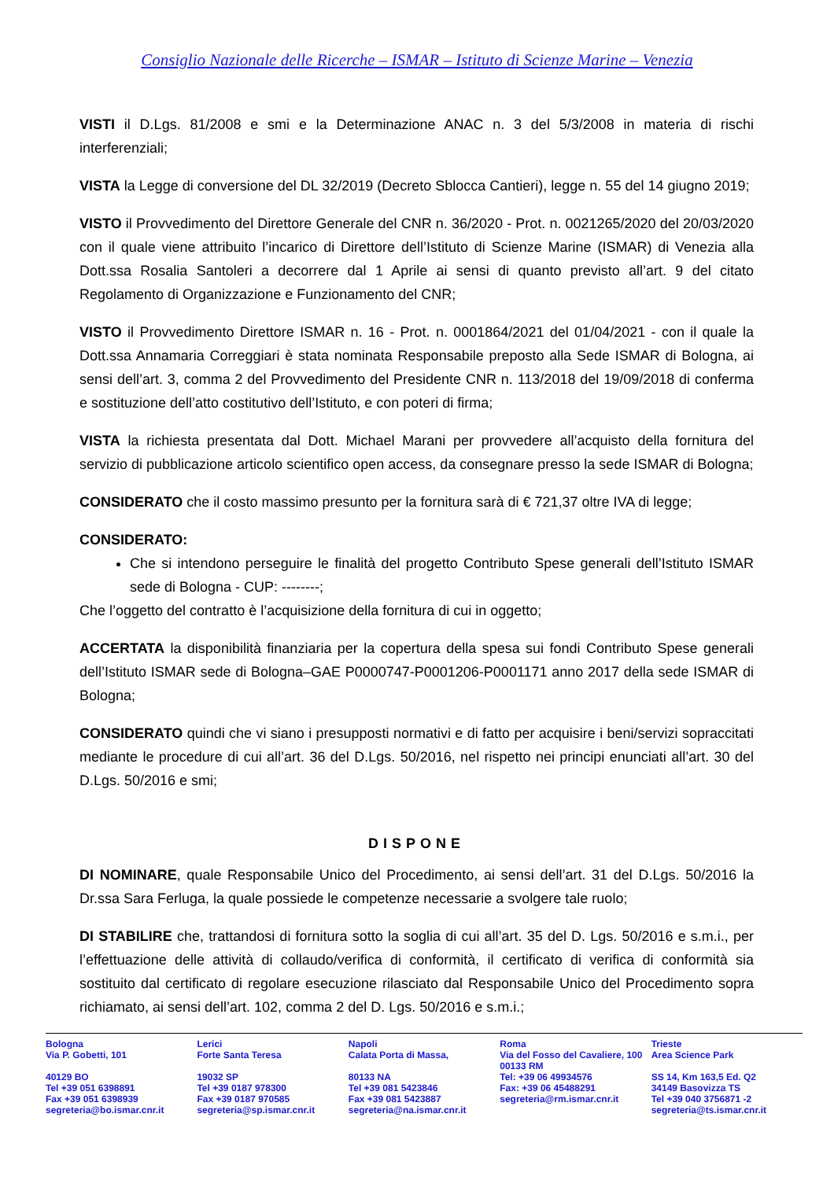Consiglio Nazionale delle Ricerche – ISMAR – Istituto di Scienze Marine – Venezia
VISTI il D.Lgs. 81/2008 e smi e la Determinazione ANAC n. 3 del 5/3/2008 in materia di rischi interferenziali;
VISTA la Legge di conversione del DL 32/2019 (Decreto Sblocca Cantieri), legge n. 55 del 14 giugno 2019;
VISTO il Provvedimento del Direttore Generale del CNR n. 36/2020 - Prot. n. 0021265/2020 del 20/03/2020 con il quale viene attribuito l’incarico di Direttore dell’Istituto di Scienze Marine (ISMAR) di Venezia alla Dott.ssa Rosalia Santoleri a decorrere dal 1 Aprile ai sensi di quanto previsto all’art. 9 del citato Regolamento di Organizzazione e Funzionamento del CNR;
VISTO il Provvedimento Direttore ISMAR n. 16 - Prot. n. 0001864/2021 del 01/04/2021 - con il quale la Dott.ssa Annamaria Correggiari è stata nominata Responsabile preposto alla Sede ISMAR di Bologna, ai sensi dell’art. 3, comma 2 del Provvedimento del Presidente CNR n. 113/2018 del 19/09/2018 di conferma e sostituzione dell’atto costitutivo dell’Istituto, e con poteri di firma;
VISTA la richiesta presentata dal Dott. Michael Marani per provvedere all’acquisto della fornitura del servizio di pubblicazione articolo scientifico open access, da consegnare presso la sede ISMAR di Bologna;
CONSIDERATO che il costo massimo presunto per la fornitura sarà di € 721,37 oltre IVA di legge;
CONSIDERATO:
Che si intendono perseguire le finalità del progetto Contributo Spese generali dell’Istituto ISMAR sede di Bologna - CUP: --------;
Che l’oggetto del contratto è l’acquisizione della fornitura di cui in oggetto;
ACCERTATA la disponibilità finanziaria per la copertura della spesa sui fondi Contributo Spese generali dell’Istituto ISMAR sede di Bologna–GAE P0000747-P0001206-P0001171 anno 2017 della sede ISMAR di Bologna;
CONSIDERATO quindi che vi siano i presupposti normativi e di fatto per acquisire i beni/servizi sopraccitati mediante le procedure di cui all’art. 36 del D.Lgs. 50/2016, nel rispetto nei principi enunciati all’art. 30 del D.Lgs. 50/2016 e smi;
DISPONE
DI NOMINARE, quale Responsabile Unico del Procedimento, ai sensi dell’art. 31 del D.Lgs. 50/2016 la Dr.ssa Sara Ferluga, la quale possiede le competenze necessarie a svolgere tale ruolo;
DI STABILIRE che, trattandosi di fornitura sotto la soglia di cui all’art. 35 del D. Lgs. 50/2016 e s.m.i., per l’effettuazione delle attività di collaudo/verifica di conformità, il certificato di verifica di conformità sia sostituito dal certificato di regolare esecuzione rilasciato dal Responsabile Unico del Procedimento sopra richiamato, ai sensi dell’art. 102, comma 2 del D. Lgs. 50/2016 e s.m.i.;
Bologna
Via P. Gobetti, 101
40129 BO
Tel +39 051 6398891
Fax +39 051 6398939
segreteria@bo.ismar.cnr.it
Lerici
Forte Santa Teresa
19032 SP
Tel +39 0187 978300
Fax +39 0187 970585
segreteria@sp.ismar.cnr.it
Napoli
Calata Porta di Massa,
80133 NA
Tel +39 081 5423846
Fax +39 081 5423887
segreteria@na.ismar.cnr.it
Roma
Via del Fosso del Cavaliere, 100
00133 RM
Tel: +39 06 49934576
Fax: +39 06 45488291
segreteria@rm.ismar.cnr.it
Trieste
Area Science Park
SS 14, Km 163,5 Ed. Q2
34149 Basovizza TS
Tel +39 040 3756871 -2
segreteria@ts.ismar.cnr.it